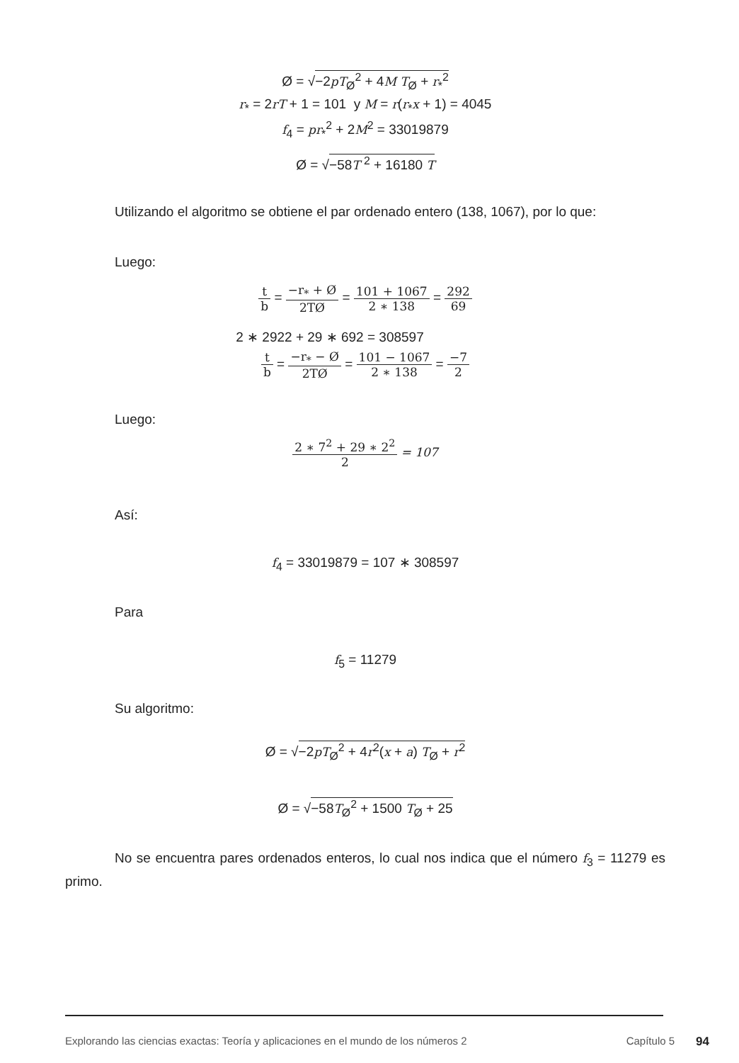Ø = √−2pT<sub>Ø</sub><sup>2</sup> + 4M T<sub>Ø</sub> + r<sub>*</sub><sup>2</sup>
r<sub>*</sub> = 2rT + 1 = 101 y M = r(r<sub>*</sub>x + 1) = 4045
f<sub>4</sub> = pr<sub>*</sub><sup>2</sup> + 2M<sup>2</sup> = 33019879
Ø = √−58T <sup>2</sup> + 16180 T
Utilizando el algoritmo se obtiene el par ordenado entero (138, 1067), por lo que:
Luego:
t b = −r<sub>*</sub> + Ø 2TØ = 101 + 1067 2 ∗ 138 = 292 69
2 ∗ 2922 + 29 ∗ 692 = 308597
t b = −r<sub>*</sub> − Ø 2TØ = 101 − 1067 2 ∗ 138 = −7 2
Luego:
2 ∗ 7<sup>2</sup> + 29 ∗ 2<sup>2</sup> 2 = 107
Así:
f<sub>4</sub> = 33019879 = 107 ∗ 308597
Para
f<sub>5</sub> = 11279
Su algoritmo:
Ø = √−2pT<sub>Ø</sub><sup>2</sup> + 4r<sup>2</sup>(x + a) T<sub>Ø</sub> + r<sup>2</sup>
Ø = √−58T<sub>Ø</sub><sup>2</sup> + 1500 T<sub>Ø</sub> + 25
No se encuentra pares ordenados enteros, lo cual nos indica que el número f<sub>3</sub> = 11279 es primo.
Explorando las ciencias exactas: Teoría y aplicaciones en el mundo de los números 2 Capítulo 5 94